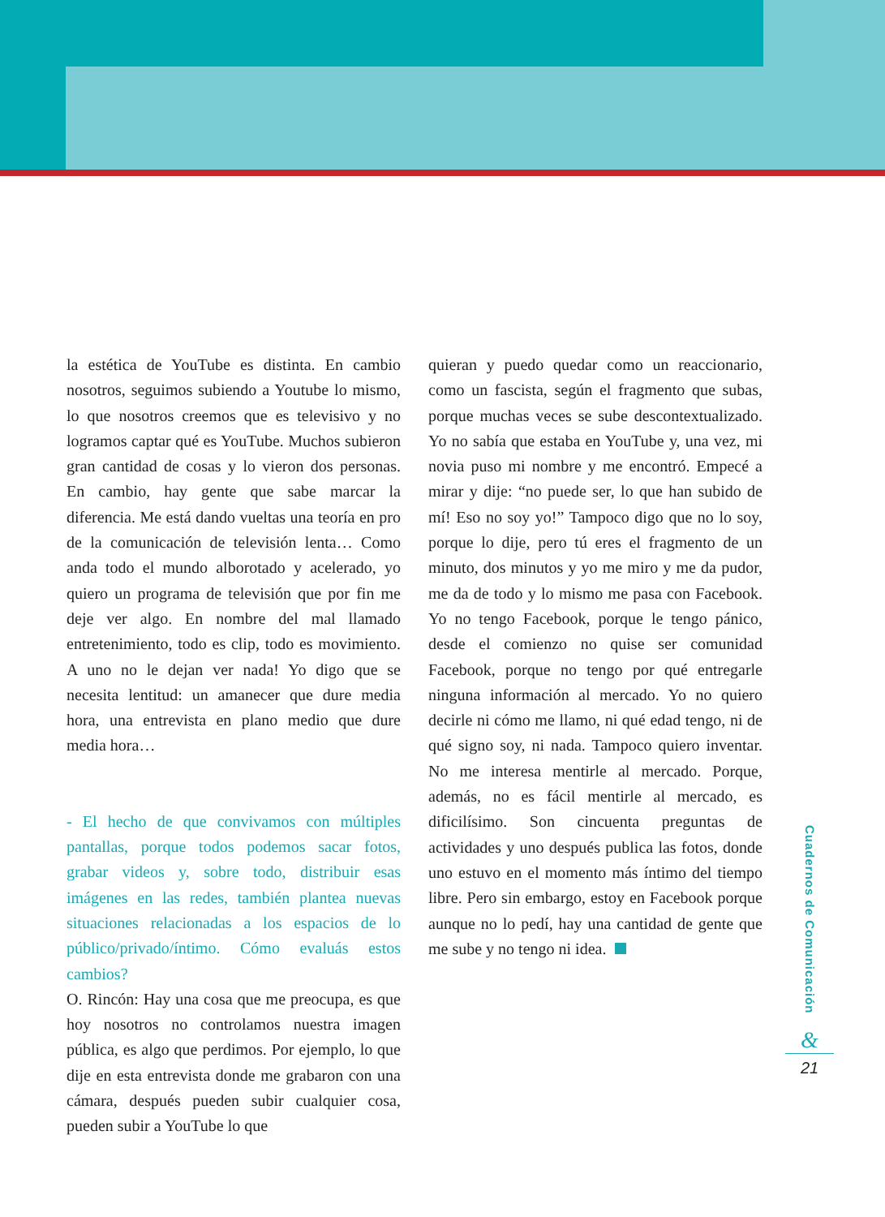la estética de YouTube es distinta. En cambio nosotros, seguimos subiendo a Youtube lo mismo, lo que nosotros creemos que es televisivo y no logramos captar qué es YouTube. Muchos subieron gran cantidad de cosas y lo vieron dos personas. En cambio, hay gente que sabe marcar la diferencia. Me está dando vueltas una teoría en pro de la comunicación de televisión lenta… Como anda todo el mundo alborotado y acelerado, yo quiero un programa de televisión que por fin me deje ver algo. En nombre del mal llamado entretenimiento, todo es clip, todo es movimiento. A uno no le dejan ver nada! Yo digo que se necesita lentitud: un amanecer que dure media hora, una entrevista en plano medio que dure media hora…
- El hecho de que convivamos con múltiples pantallas, porque todos podemos sacar fotos, grabar videos y, sobre todo, distribuir esas imágenes en las redes, también plantea nuevas situaciones relacionadas a los espacios de lo público/privado/íntimo. Cómo evaluás estos cambios?
O. Rincón: Hay una cosa que me preocupa, es que hoy nosotros no controlamos nuestra imagen pública, es algo que perdimos. Por ejemplo, lo que dije en esta entrevista donde me grabaron con una cámara, después pueden subir cualquier cosa, pueden subir a YouTube lo que
quieran y puedo quedar como un reaccionario, como un fascista, según el fragmento que subas, porque muchas veces se sube descontextualizado. Yo no sabía que estaba en YouTube y, una vez, mi novia puso mi nombre y me encontró. Empecé a mirar y dije: “no puede ser, lo que han subido de mí! Eso no soy yo!” Tampoco digo que no lo soy, porque lo dije, pero tú eres el fragmento de un minuto, dos minutos y yo me miro y me da pudor, me da de todo y lo mismo me pasa con Facebook. Yo no tengo Facebook, porque le tengo pánico, desde el comienzo no quise ser comunidad Facebook, porque no tengo por qué entregarle ninguna información al mercado. Yo no quiero decirle ni cómo me llamo, ni qué edad tengo, ni de qué signo soy, ni nada. Tampoco quiero inventar. No me interesa mentirle al mercado. Porque, además, no es fácil mentirle al mercado, es dificilísimo. Son cincuenta preguntas de actividades y uno después publica las fotos, donde uno estuvo en el momento más íntimo del tiempo libre. Pero sin embargo, estoy en Facebook porque aunque no lo pedí, hay una cantidad de gente que me sube y no tengo ni idea.
Cuadernos de Comunicación
&
21